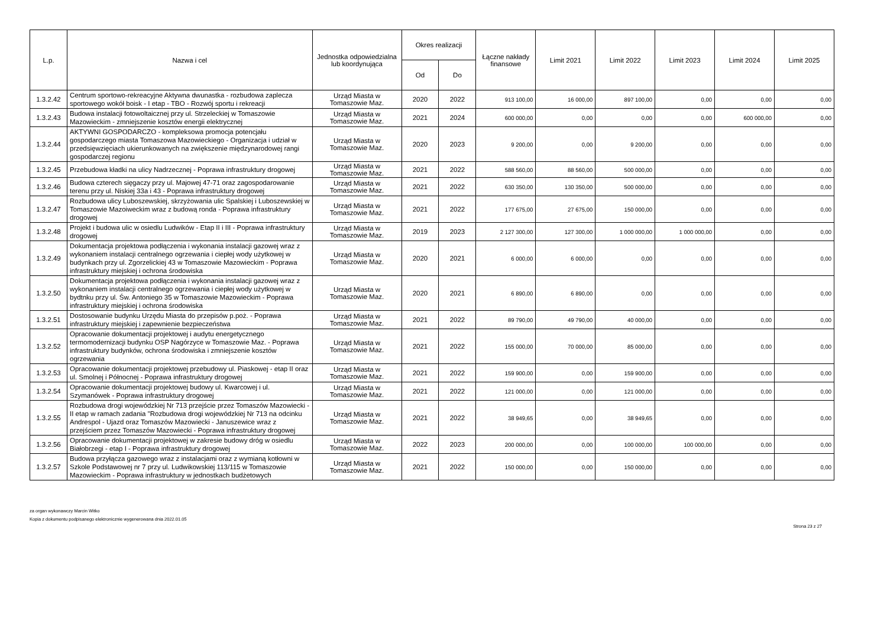| L.p. | Nazwa i cel | Jednostka odpowiedzialna lub koordynująca | Okres realizacji | | Łączne nakłady finansowe | Limit 2021 | Limit 2022 | Limit 2023 | Limit 2024 | Limit 2025 |
| --- | --- | --- | --- | --- | --- | --- | --- | --- | --- | --- |
| | | | Od | Do | | | | | | |
| 1.3.2.42 | Centrum sportowo-rekreacyjne Aktywna dwunastka - rozbudowa zaplecza sportowego wokół boisk - I etap - TBO - Rozwój sportu i rekreacji | Urząd Miasta w Tomaszowie Maz. | 2020 | 2022 | 913 100,00 | 16 000,00 | 897 100,00 | 0,00 | 0,00 | 0,00 |
| 1.3.2.43 | Budowa instalacji fotowoltaicznej przy ul. Strzeleckiej w Tomaszowie Mazowieckim - zmniejszenie kosztów energii elektrycznej | Urząd Miasta w Tomaszowie Maz. | 2021 | 2024 | 600 000,00 | 0,00 | 0,00 | 0,00 | 600 000,00 | 0,00 |
| 1.3.2.44 | AKTYWNI GOSPODARCZO - kompleksowa promocja potencjału gospodarczego miasta Tomaszowa Mazowieckiego - Organizacja i udział w przedsięwzięciach ukierunkowanych na zwiększenie międzynarodowej rangi gospodarczej regionu | Urząd Miasta w Tomaszowie Maz. | 2020 | 2023 | 9 200,00 | 0,00 | 9 200,00 | 0,00 | 0,00 | 0,00 |
| 1.3.2.45 | Przebudowa kładki na ulicy Nadrzecznej - Poprawa infrastruktury drogowej | Urząd Miasta w Tomaszowie Maz. | 2021 | 2022 | 588 560,00 | 88 560,00 | 500 000,00 | 0,00 | 0,00 | 0,00 |
| 1.3.2.46 | Budowa czterech sięgaczy przy ul. Majowej 47-71 oraz zagospodarowanie terenu przy ul. Niskiej 33a i 43 - Poprawa infrastruktury drogowej | Urząd Miasta w Tomaszowie Maz. | 2021 | 2022 | 630 350,00 | 130 350,00 | 500 000,00 | 0,00 | 0,00 | 0,00 |
| 1.3.2.47 | Rozbudowa ulicy Luboszewskiej, skrzyżowania ulic Spalskiej i Luboszewskiej w Tomaszowie Mazoiweckim wraz z budową ronda - Poprawa infrastruktury drogowej | Urząd Miasta w Tomaszowie Maz. | 2021 | 2022 | 177 675,00 | 27 675,00 | 150 000,00 | 0,00 | 0,00 | 0,00 |
| 1.3.2.48 | Projekt i budowa ulic w osiedlu Ludwików - Etap II i III - Poprawa infrastruktury drogowej | Urząd Miasta w Tomaszowie Maz. | 2019 | 2023 | 2 127 300,00 | 127 300,00 | 1 000 000,00 | 1 000 000,00 | 0,00 | 0,00 |
| 1.3.2.49 | Dokumentacja projektowa podłączenia i wykonania instalacji gazowej wraz z wykonaniem instalacji centralnego ogrzewania i ciepłej wody użytkowej w budynkach przy ul. Zgorzelickiej 43 w Tomaszowie Mazowieckim - Poprawa infrastruktury miejskiej i ochrona środowiska | Urząd Miasta w Tomaszowie Maz. | 2020 | 2021 | 6 000,00 | 6 000,00 | 0,00 | 0,00 | 0,00 | 0,00 |
| 1.3.2.50 | Dokumentacja projektowa podłączenia i wykonania instalacji gazowej wraz z wykonaniem instalacji centralnego ogrzewania i ciepłej wody użytkowej w bydtnku przy ul. Św. Antoniego 35 w Tomaszowie Mazowieckim - Poprawa infrastruktury miejskiej i ochrona środowiska | Urząd Miasta w Tomaszowie Maz. | 2020 | 2021 | 6 890,00 | 6 890,00 | 0,00 | 0,00 | 0,00 | 0,00 |
| 1.3.2.51 | Dostosowanie budynku Urzędu Miasta do przepisów p.poż. - Poprawa infrastruktury miejskiej i zapewnienie bezpieczeństwa | Urząd Miasta w Tomaszowie Maz. | 2021 | 2022 | 89 790,00 | 49 790,00 | 40 000,00 | 0,00 | 0,00 | 0,00 |
| 1.3.2.52 | Opracowanie dokumentacji projektowej i audytu energetycznego termomodernizacji budynku OSP Nagórzyce w Tomaszowie Maz. - Poprawa infrastruktury budynków, ochrona środowiska i zmniejszenie kosztów ogrzewania | Urząd Miasta w Tomaszowie Maz. | 2021 | 2022 | 155 000,00 | 70 000,00 | 85 000,00 | 0,00 | 0,00 | 0,00 |
| 1.3.2.53 | Opracowanie dokumentacji projektowej przebudowy ul. Piaskowej - etap II oraz ul. Smolnej i Północnej - Poprawa infrastruktury drogowej | Urząd Miasta w Tomaszowie Maz. | 2021 | 2022 | 159 900,00 | 0,00 | 159 900,00 | 0,00 | 0,00 | 0,00 |
| 1.3.2.54 | Opracowanie dokumentacji projektowej budowy ul. Kwarcowej i ul. Szymanówek - Poprawa infrastruktury drogowej | Urząd Miasta w Tomaszowie Maz. | 2021 | 2022 | 121 000,00 | 0,00 | 121 000,00 | 0,00 | 0,00 | 0,00 |
| 1.3.2.55 | Rozbudowa drogi wojewódzkiej Nr 713 przejście przez Tomaszów Mazowiecki - II etap w ramach zadania "Rozbudowa drogi wojewódzkiej Nr 713 na odcinku Andrespol - Ujazd oraz Tomaszów Mazowiecki - Januszewice wraz z przejściem przez Tomaszów Mazowiecki - Poprawa infrastruktury drogowej | Urząd Miasta w Tomaszowie Maz. | 2021 | 2022 | 38 949,65 | 0,00 | 38 949,65 | 0,00 | 0,00 | 0,00 |
| 1.3.2.56 | Opracowanie dokumentacji projektowej w zakresie budowy dróg w osiedlu Białobrzegi - etap I - Poprawa infrastruktury drogowej | Urząd Miasta w Tomaszowie Maz. | 2022 | 2023 | 200 000,00 | 0,00 | 100 000,00 | 100 000,00 | 0,00 | 0,00 |
| 1.3.2.57 | Budowa przyłącza gazowego wraz z instalacjami oraz z wymianą kotłowni w Szkole Podstawowej nr 7 przy ul. Ludwikowskiej 113/115 w Tomaszowie Mazowieckim - Poprawa infrastruktury w jednostkach budżetowych | Urząd Miasta w Tomaszowie Maz. | 2021 | 2022 | 150 000,00 | 0,00 | 150 000,00 | 0,00 | 0,00 | 0,00 |
za organ wykonawczy Marcin Witko
Kopia z dokumentu podpisanego elektronicznie wygenerowana dnia 2022.01.05
Strona 23 z 27